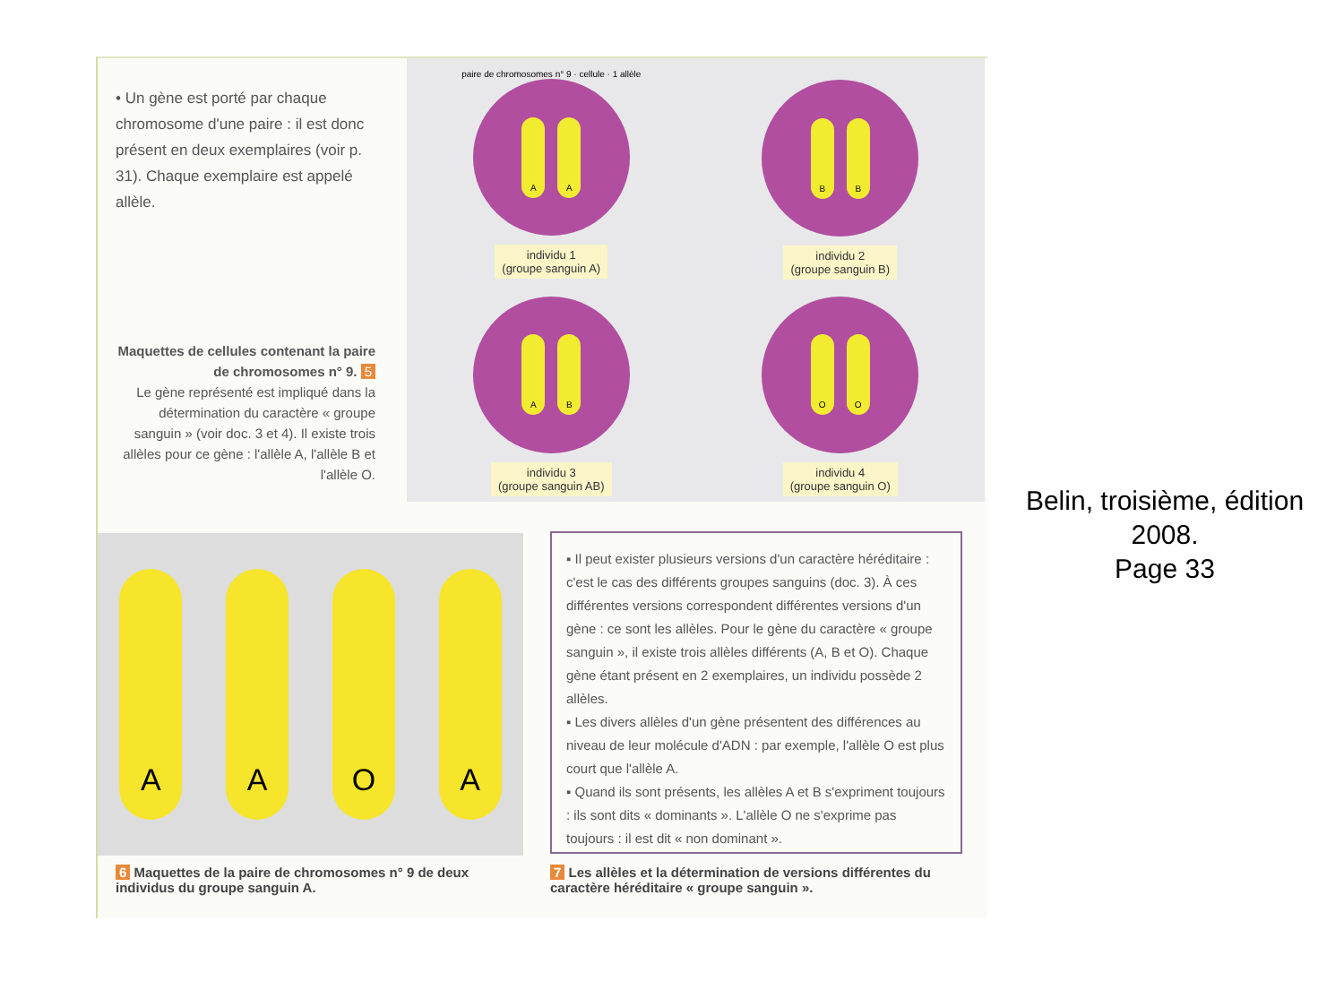• Un gène est porté par chaque chromosome d'une paire : il est donc présent en deux exemplaires (voir p. 31). Chaque exemplaire est appelé allèle.
paire de chromosomes n° 9 · cellule · 1 allèle
A A
individu 1
(groupe sanguin A)
B B
individu 2
(groupe sanguin B)
A B
individu 3
(groupe sanguin AB)
O O
individu 4
(groupe sanguin O)
Maquettes de cellules contenant la paire de chromosomes n° 9. 5
Le gène représenté est impliqué dans la détermination du caractère « groupe sanguin » (voir doc. 3 et 4). Il existe trois allèles pour ce gène : l'allèle A, l'allèle B et l'allèle O.
A
A
O
A
▪ Il peut exister plusieurs versions d'un caractère héréditaire : c'est le cas des différents groupes sanguins (doc. 3). À ces différentes versions correspondent différentes versions d'un gène : ce sont les allèles. Pour le gène du caractère « groupe sanguin », il existe trois allèles différents (A, B et O). Chaque gène étant présent en 2 exemplaires, un individu possède 2 allèles.
▪ Les divers allèles d'un gène présentent des différences au niveau de leur molécule d'ADN : par exemple, l'allèle O est plus court que l'allèle A.
▪ Quand ils sont présents, les allèles A et B s'expriment toujours : ils sont dits « dominants ». L'allèle O ne s'exprime pas toujours : il est dit « non dominant ».
6 Maquettes de la paire de chromosomes n° 9 de deux individus du groupe sanguin A.
7 Les allèles et la détermination de versions différentes du caractère héréditaire « groupe sanguin ».
Belin, troisième, édition 2008.
Page 33